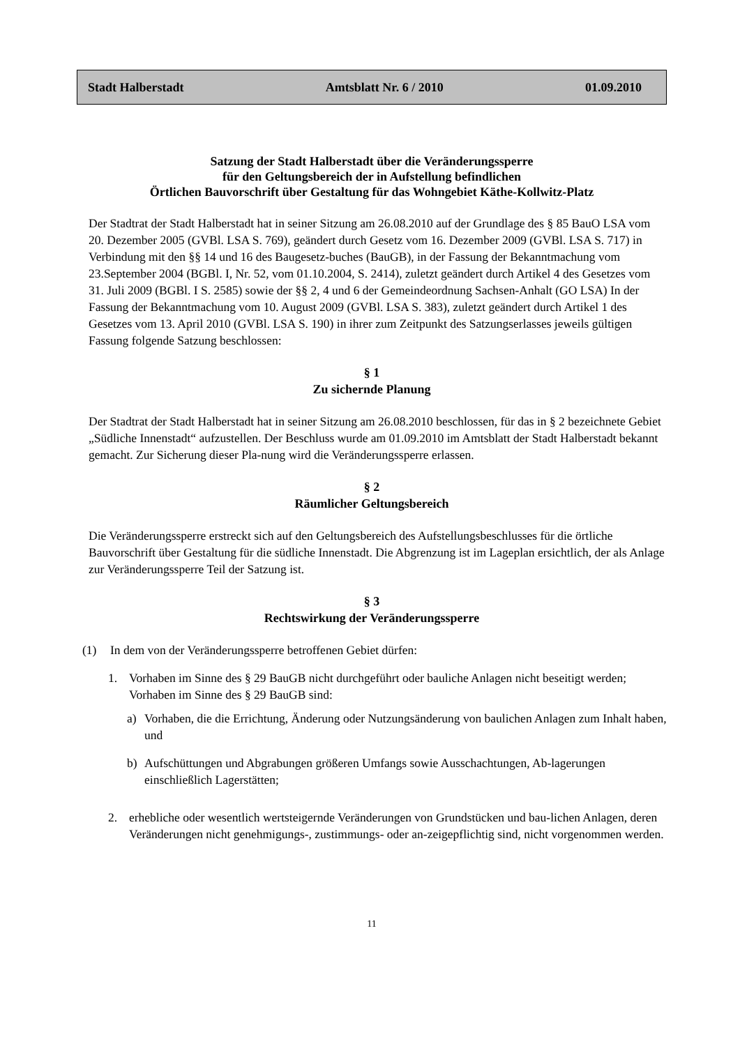Stadt Halberstadt Amtsblatt Nr. 6 / 2010 01.09.2010
Satzung der Stadt Halberstadt über die Veränderungssperre
für den Geltungsbereich der in Aufstellung befindlichen
Örtlichen Bauvorschrift über Gestaltung für das Wohngebiet Käthe-Kollwitz-Platz
Der Stadtrat der Stadt Halberstadt hat in seiner Sitzung am 26.08.2010 auf der Grundlage des § 85 BauO LSA vom 20. Dezember 2005 (GVBl. LSA S. 769), geändert durch Gesetz vom 16. Dezember 2009 (GVBl. LSA S. 717) in Verbindung mit den §§ 14 und 16 des Baugesetz-buches (BauGB), in der Fassung der Bekanntmachung vom 23.September 2004 (BGBl. I, Nr. 52, vom 01.10.2004, S. 2414), zuletzt geändert durch Artikel 4 des Gesetzes vom 31. Juli 2009 (BGBl. I S. 2585) sowie der §§ 2, 4 und 6 der Gemeindeordnung Sachsen-Anhalt (GO LSA) In der Fassung der Bekanntmachung vom 10. August 2009 (GVBl. LSA S. 383), zuletzt geändert durch Artikel 1 des Gesetzes vom 13. April 2010 (GVBl. LSA S. 190) in ihrer zum Zeitpunkt des Satzungserlasses jeweils gültigen Fassung folgende Satzung beschlossen:
§ 1
Zu sichernde Planung
Der Stadtrat der Stadt Halberstadt hat in seiner Sitzung am 26.08.2010 beschlossen, für das in § 2 bezeichnete Gebiet „Südliche Innenstadt“ aufzustellen. Der Beschluss wurde am 01.09.2010 im Amtsblatt der Stadt Halberstadt bekannt gemacht. Zur Sicherung dieser Pla-nung wird die Veränderungssperre erlassen.
§ 2
Räumlicher Geltungsbereich
Die Veränderungssperre erstreckt sich auf den Geltungsbereich des Aufstellungsbeschlusses für die örtliche Bauvorschrift über Gestaltung für die südliche Innenstadt. Die Abgrenzung ist im Lageplan ersichtlich, der als Anlage zur Veränderungssperre Teil der Satzung ist.
§ 3
Rechtswirkung der Veränderungssperre
(1) In dem von der Veränderungssperre betroffenen Gebiet dürfen:
1. Vorhaben im Sinne des § 29 BauGB nicht durchgeführt oder bauliche Anlagen nicht beseitigt werden;
Vorhaben im Sinne des § 29 BauGB sind:
a) Vorhaben, die die Errichtung, Änderung oder Nutzungsänderung von baulichen Anlagen zum Inhalt haben, und
b) Aufschüttungen und Abgrabungen größeren Umfangs sowie Ausschachtungen, Ab-lagerungen einschließlich Lagerstätten;
2. erhebliche oder wesentlich wertsteigernde Veränderungen von Grundstücken und bau-lichen Anlagen, deren Veränderungen nicht genehmigungs-, zustimmungs- oder an-zeigepflichtig sind, nicht vorgenommen werden.
11